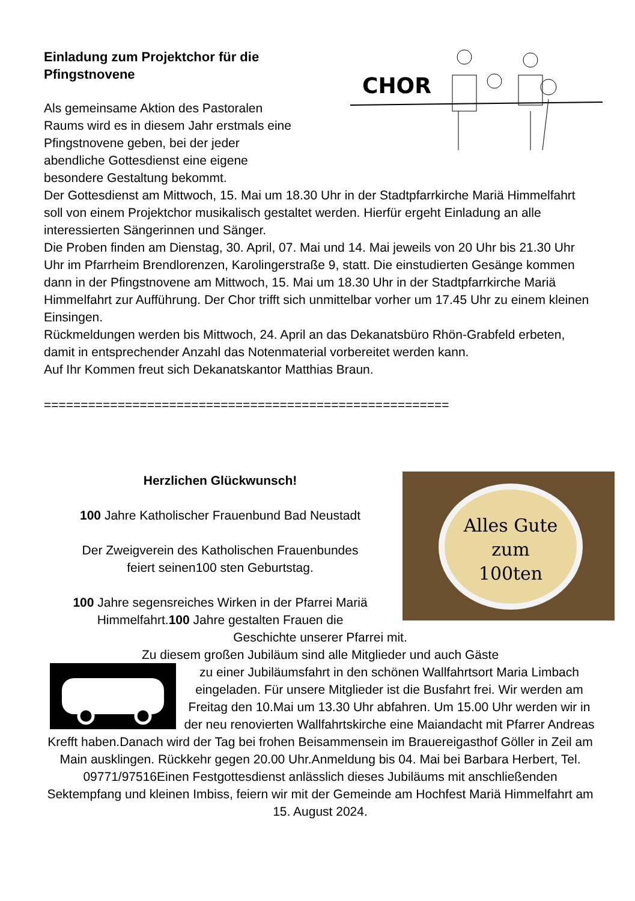Einladung zum Projektchor für die
Pfingstnovene
CHOR
Als gemeinsame Aktion des Pastoralen
Raums wird es in diesem Jahr erstmals eine
Pfingstnovene geben, bei der jeder
abendliche Gottesdienst eine eigene
besondere Gestaltung bekommt.
Der Gottesdienst am Mittwoch, 15. Mai um 18.30 Uhr in der Stadtpfarrkirche Mariä Himmelfahrt soll von einem Projektchor musikalisch gestaltet werden. Hierfür ergeht Einladung an alle interessierten Sängerinnen und Sänger.
Die Proben finden am Dienstag, 30. April, 07. Mai und 14. Mai jeweils von 20 Uhr bis 21.30 Uhr Uhr im Pfarrheim Brendlorenzen, Karolingerstraße 9, statt. Die einstudierten Gesänge kommen dann in der Pfingstnovene am Mittwoch, 15. Mai um 18.30 Uhr in der Stadtpfarrkirche Mariä Himmelfahrt zur Aufführung. Der Chor trifft sich unmittelbar vorher um 17.45 Uhr zu einem kleinen Einsingen.
Rückmeldungen werden bis Mittwoch, 24. April an das Dekanatsbüro Rhön-Grabfeld erbeten, damit in entsprechender Anzahl das Notenmaterial vorbereitet werden kann.
Auf Ihr Kommen freut sich Dekanatskantor Matthias Braun.
=======================================================
Alles Gute zum
100ten
Herzlichen Glückwunsch!
100 Jahre Katholischer Frauenbund Bad Neustadt
Der Zweigverein des Katholischen Frauenbundes
feiert seinen100 sten Geburtstag.
100 Jahre segensreiches Wirken in der Pfarrei Mariä
Himmelfahrt.100 Jahre gestalten Frauen die
Geschichte unserer Pfarrei mit.
Zu diesem großen Jubiläum sind alle Mitglieder und auch Gäste
zu einer Jubiläumsfahrt in den schönen Wallfahrtsort Maria Limbach eingeladen. Für unsere Mitglieder ist die Busfahrt frei. Wir werden am Freitag den 10.Mai um 13.30 Uhr abfahren. Um 15.00 Uhr werden wir in der neu renovierten Wallfahrtskirche eine Maiandacht mit Pfarrer Andreas Krefft haben.Danach wird der Tag bei frohen Beisammensein im Brauereigasthof Göller in Zeil am Main ausklingen. Rückkehr gegen 20.00 Uhr.Anmeldung bis 04. Mai bei Barbara Herbert, Tel. 09771/97516Einen Festgottesdienst anlässlich dieses Jubiläums mit anschließenden
Sektempfang und kleinen Imbiss, feiern wir mit der Gemeinde am Hochfest Mariä Himmelfahrt am 15. August 2024.